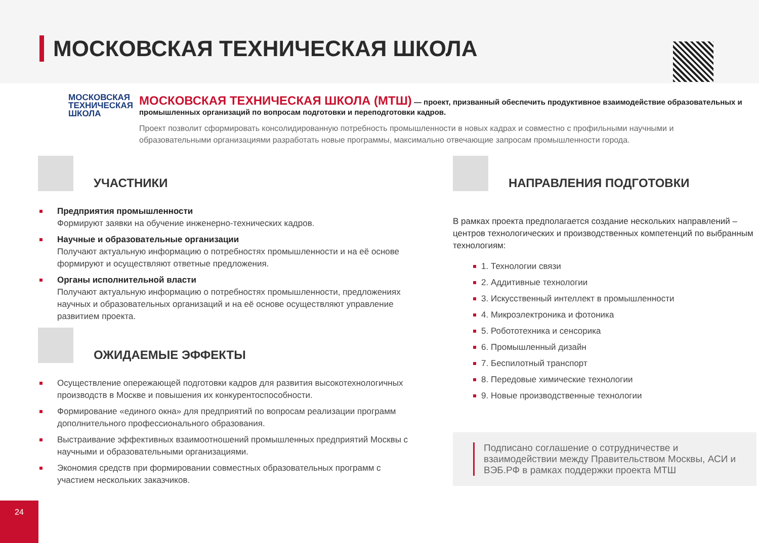МОСКОВСКАЯ ТЕХНИЧЕСКАЯ ШКОЛА
МОСКОВСКАЯ ТЕХНИЧЕСКАЯ ШКОЛА
МОСКОВСКАЯ ТЕХНИЧЕСКАЯ ШКОЛА (МТШ) — проект, призванный обеспечить продуктивное взаимодействие образовательных и промышленных организаций по вопросам подготовки и переподготовки кадров.
Проект позволит сформировать консолидированную потребность промышленности в новых кадрах и совместно с профильными научными и образовательными организациями разработать новые программы, максимально отвечающие запросам промышленности города.
УЧАСТНИКИ
Предприятия промышленности
Формируют заявки на обучение инженерно-технических кадров.
Научные и образовательные организации
Получают актуальную информацию о потребностях промышленности и на её основе формируют и осуществляют ответные предложения.
Органы исполнительной власти
Получают актуальную информацию о потребностях промышленности, предложениях научных и образовательных организаций и на её основе осуществляют управление развитием проекта.
ОЖИДАЕМЫЕ ЭФФЕКТЫ
Осуществление опережающей подготовки кадров для развития высокотехнологичных производств в Москве и повышения их конкурентоспособности.
Формирование «единого окна» для предприятий по вопросам реализации программ дополнительного профессионального образования.
Выстраивание эффективных взаимоотношений промышленных предприятий Москвы с научными и образовательными организациями.
Экономия средств при формировании совместных образовательных программ с участием нескольких заказчиков.
НАПРАВЛЕНИЯ ПОДГОТОВКИ
В рамках проекта предполагается создание нескольких направлений – центров технологических и производственных компетенций по выбранным технологиям:
1. Технологии связи
2. Аддитивные технологии
3. Искусственный интеллект в промышленности
4. Микроэлектроника и фотоника
5. Робототехника и сенсорика
6. Промышленный дизайн
7. Беспилотный транспорт
8. Передовые химические технологии
9. Новые производственные технологии
Подписано соглашение о сотрудничестве и взаимодействии между Правительством Москвы, АСИ и ВЭБ.РФ в рамках поддержки проекта МТШ
24